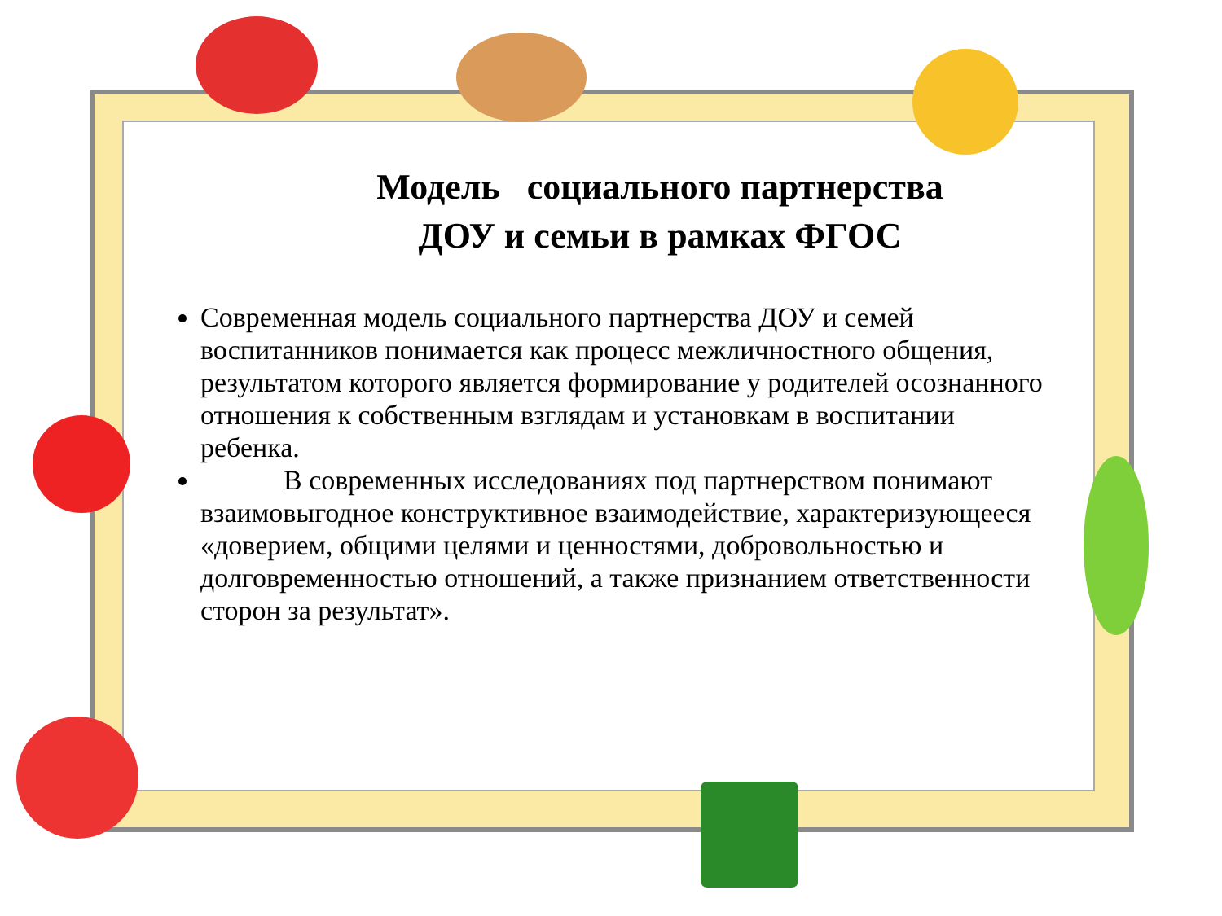Модель социального партнерства
ДОУ и семьи в рамках ФГОС
Современная модель социального партнерства ДОУ и семей воспитанников понимается как процесс межличностного общения, результатом которого является формирование у родителей осознанного отношения к собственным взглядам и установкам в воспитании ребенка.
В современных исследованиях под партнерством понимают взаимовыгодное конструктивное взаимодействие, характеризующееся «доверием, общими целями и ценностями, добровольностью и долговременностью отношений, а также признанием ответственности сторон за результат».